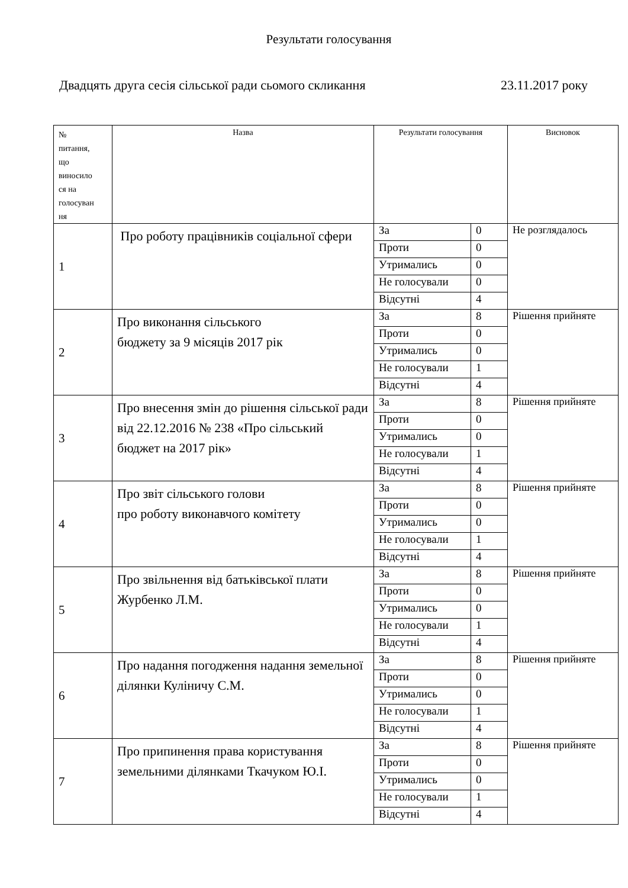Результати голосування
Двадцять друга сесія сільської ради сьомого скликання 23.11.2017 року
| № питання, що виносило ся на голосуван ня | Назва | Результати голосування | | Висновок |
| --- | --- | --- | --- | --- |
| 1 | Про роботу працівників соціальної сфери | За | 0 | Не розглядалось |
| | | Проти | 0 | |
| | | Утримались | 0 | |
| | | Не голосували | 0 | |
| | | Відсутні | 4 | |
| 2 | Про виконання сільського бюджету за 9 місяців 2017 рік | За | 8 | Рішення прийняте |
| | | Проти | 0 | |
| | | Утримались | 0 | |
| | | Не голосували | 1 | |
| | | Відсутні | 4 | |
| 3 | Про внесення змін до рішення сільської ради від 22.12.2016 № 238 «Про сільський бюджет на 2017 рік» | За | 8 | Рішення прийняте |
| | | Проти | 0 | |
| | | Утримались | 0 | |
| | | Не голосували | 1 | |
| | | Відсутні | 4 | |
| 4 | Про звіт сільського голови про роботу виконавчого комітету | За | 8 | Рішення прийняте |
| | | Проти | 0 | |
| | | Утримались | 0 | |
| | | Не голосували | 1 | |
| | | Відсутні | 4 | |
| 5 | Про звільнення від батьківської плати Журбенко Л.М. | За | 8 | Рішення прийняте |
| | | Проти | 0 | |
| | | Утримались | 0 | |
| | | Не голосували | 1 | |
| | | Відсутні | 4 | |
| 6 | Про надання погодження надання земельної ділянки Куліничу С.М. | За | 8 | Рішення прийняте |
| | | Проти | 0 | |
| | | Утримались | 0 | |
| | | Не голосували | 1 | |
| | | Відсутні | 4 | |
| 7 | Про припинення права користування земельними ділянками Ткачуком Ю.І. | За | 8 | Рішення прийняте |
| | | Проти | 0 | |
| | | Утримались | 0 | |
| | | Не голосували | 1 | |
| | | Відсутні | 4 | |